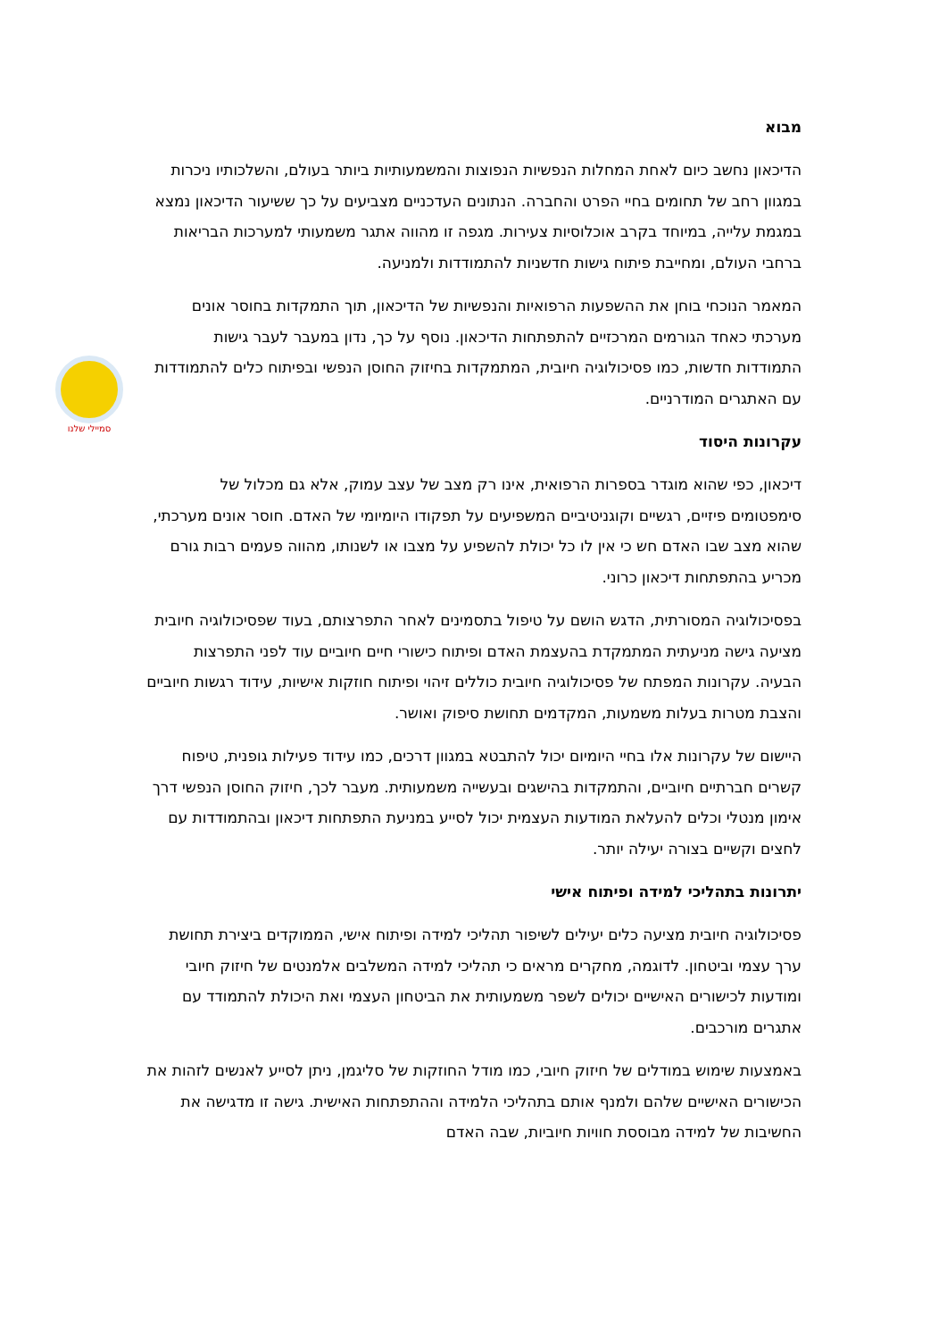סמיילי שלנו
מבוא
הדיכאון נחשב כיום לאחת המחלות הנפשיות הנפוצות והמשמעותיות ביותר בעולם, והשלכותיו ניכרות במגוון רחב של תחומים בחיי הפרט והחברה. הנתונים העדכניים מצביעים על כך ששיעור הדיכאון נמצא במגמת עלייה, במיוחד בקרב אוכלוסיות צעירות. מגפה זו מהווה אתגר משמעותי למערכות הבריאות ברחבי העולם, ומחייבת פיתוח גישות חדשניות להתמודדות ולמניעה.
המאמר הנוכחי בוחן את ההשפעות הרפואיות והנפשיות של הדיכאון, תוך התמקדות בחוסר אונים מערכתי כאחד הגורמים המרכזיים להתפתחות הדיכאון. נוסף על כך, נדון במעבר לעבר גישות התמודדות חדשות, כמו פסיכולוגיה חיובית, המתמקדות בחיזוק החוסן הנפשי ובפיתוח כלים להתמודדות עם האתגרים המודרניים.
עקרונות היסוד
דיכאון, כפי שהוא מוגדר בספרות הרפואית, אינו רק מצב של עצב עמוק, אלא גם מכלול של סימפטומים פיזיים, רגשיים וקוגניטיביים המשפיעים על תפקודו היומיומי של האדם. חוסר אונים מערכתי, שהוא מצב שבו האדם חש כי אין לו כל יכולת להשפיע על מצבו או לשנותו, מהווה פעמים רבות גורם מכריע בהתפתחות דיכאון כרוני.
בפסיכולוגיה המסורתית, הדגש הושם על טיפול בתסמינים לאחר התפרצותם, בעוד שפסיכולוגיה חיובית מציעה גישה מניעתית המתמקדת בהעצמת האדם ופיתוח כישורי חיים חיוביים עוד לפני התפרצות הבעיה. עקרונות המפתח של פסיכולוגיה חיובית כוללים זיהוי ופיתוח חוזקות אישיות, עידוד רגשות חיוביים והצבת מטרות בעלות משמעות, המקדמים תחושת סיפוק ואושר.
היישום של עקרונות אלו בחיי היומיום יכול להתבטא במגוון דרכים, כמו עידוד פעילות גופנית, טיפוח קשרים חברתיים חיוביים, והתמקדות בהישגים ובעשייה משמעותית. מעבר לכך, חיזוק החוסן הנפשי דרך אימון מנטלי וכלים להעלאת המודעות העצמית יכול לסייע במניעת התפתחות דיכאון ובהתמודדות עם לחצים וקשיים בצורה יעילה יותר.
יתרונות בתהליכי למידה ופיתוח אישי
פסיכולוגיה חיובית מציעה כלים יעילים לשיפור תהליכי למידה ופיתוח אישי, הממוקדים ביצירת תחושת ערך עצמי וביטחון. לדוגמה, מחקרים מראים כי תהליכי למידה המשלבים אלמנטים של חיזוק חיובי ומודעות לכישורים האישיים יכולים לשפר משמעותית את הביטחון העצמי ואת היכולת להתמודד עם אתגרים מורכבים.
באמצעות שימוש במודלים של חיזוק חיובי, כמו מודל החוזקות של סליגמן, ניתן לסייע לאנשים לזהות את הכישורים האישיים שלהם ולמנף אותם בתהליכי הלמידה וההתפתחות האישית. גישה זו מדגישה את החשיבות של למידה מבוססת חוויות חיוביות, שבה האדם